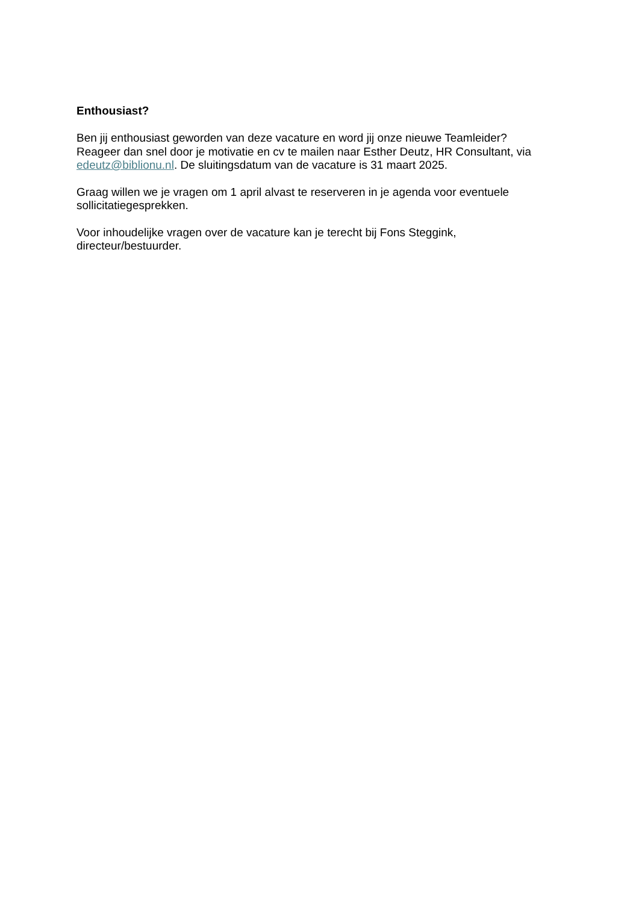Enthousiast?
Ben jij enthousiast geworden van deze vacature en word jij onze nieuwe Teamleider?
Reageer dan snel door je motivatie en cv te mailen naar Esther Deutz, HR Consultant, via edeutz@biblionu.nl. De sluitingsdatum van de vacature is 31 maart 2025.
Graag willen we je vragen om 1 april alvast te reserveren in je agenda voor eventuele sollicitatiegesprekken.
Voor inhoudelijke vragen over de vacature kan je terecht bij Fons Steggink,
directeur/bestuurder.